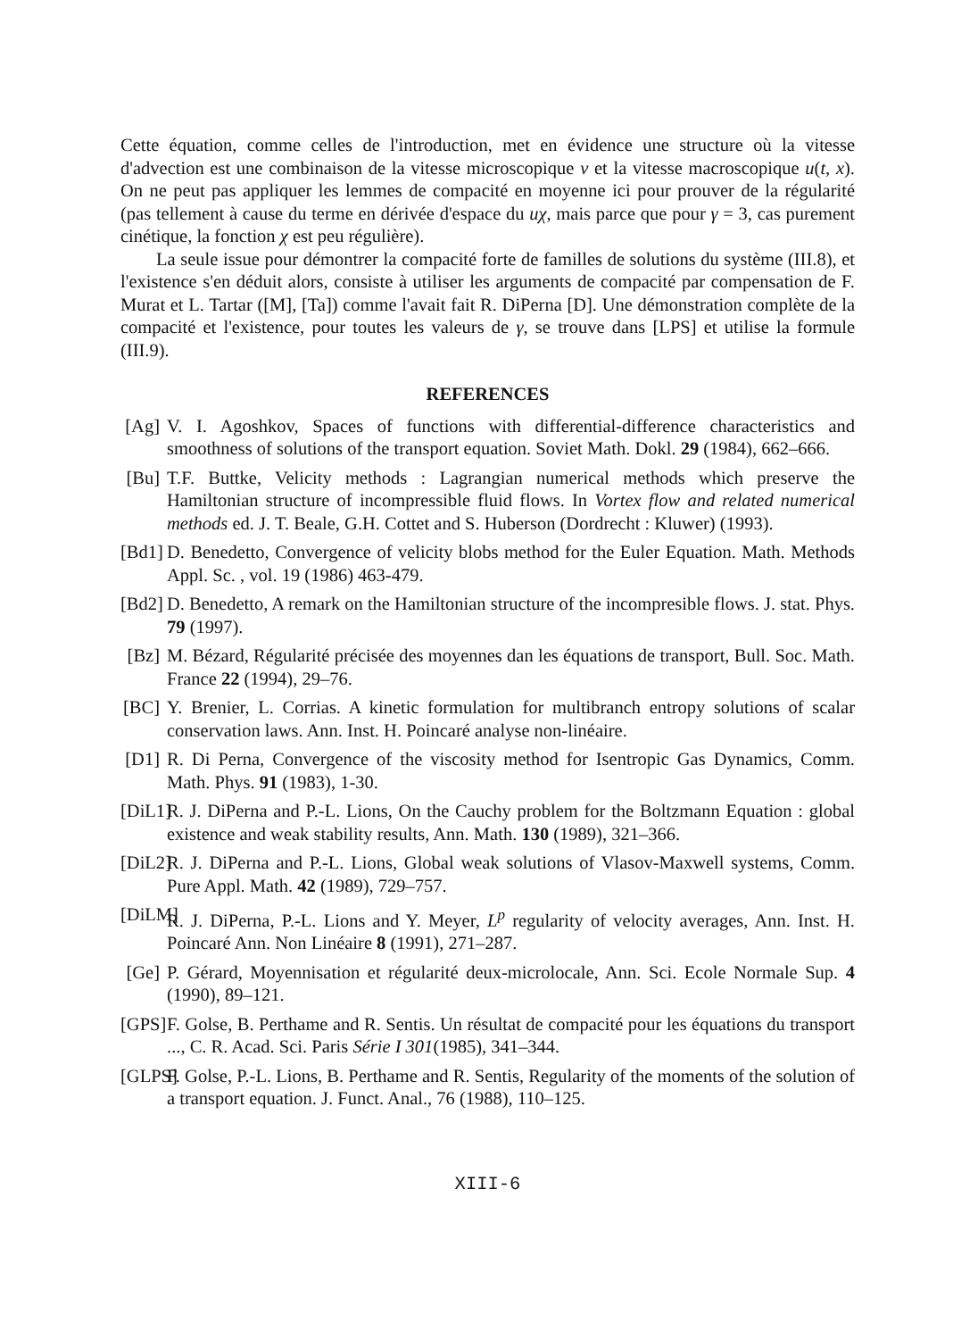Cette équation, comme celles de l'introduction, met en évidence une structure où la vitesse d'advection est une combinaison de la vitesse microscopique v et la vitesse macroscopique u(t, x). On ne peut pas appliquer les lemmes de compacité en moyenne ici pour prouver de la régularité (pas tellement à cause du terme en dérivée d'espace du uχ, mais parce que pour γ = 3, cas purement cinétique, la fonction χ est peu régulière).
La seule issue pour démontrer la compacité forte de familles de solutions du système (III.8), et l'existence s'en déduit alors, consiste à utiliser les arguments de compacité par compensation de F. Murat et L. Tartar ([M], [Ta]) comme l'avait fait R. DiPerna [D]. Une démonstration complète de la compacité et l'existence, pour toutes les valeurs de γ, se trouve dans [LPS] et utilise la formule (III.9).
REFERENCES
[Ag] V. I. Agoshkov, Spaces of functions with differential-difference characteristics and smoothness of solutions of the transport equation. Soviet Math. Dokl. 29 (1984), 662–666.
[Bu] T.F. Buttke, Velicity methods : Lagrangian numerical methods which preserve the Hamiltonian structure of incompressible fluid flows. In Vortex flow and related numerical methods ed. J. T. Beale, G.H. Cottet and S. Huberson (Dordrecht : Kluwer) (1993).
[Bd1] D. Benedetto, Convergence of velicity blobs method for the Euler Equation. Math. Methods Appl. Sc. , vol. 19 (1986) 463-479.
[Bd2] D. Benedetto, A remark on the Hamiltonian structure of the incompresible flows. J. stat. Phys. 79 (1997).
[Bz] M. Bézard, Régularité précisée des moyennes dan les équations de transport, Bull. Soc. Math. France 22 (1994), 29–76.
[BC] Y. Brenier, L. Corrias. A kinetic formulation for multibranch entropy solutions of scalar conservation laws. Ann. Inst. H. Poincaré analyse non-linéaire.
[D1] R. Di Perna, Convergence of the viscosity method for Isentropic Gas Dynamics, Comm. Math. Phys. 91 (1983), 1-30.
[DiL1] R. J. DiPerna and P.-L. Lions, On the Cauchy problem for the Boltzmann Equation : global existence and weak stability results, Ann. Math. 130 (1989), 321–366.
[DiL2] R. J. DiPerna and P.-L. Lions, Global weak solutions of Vlasov-Maxwell systems, Comm. Pure Appl. Math. 42 (1989), 729–757.
[DiLM] R. J. DiPerna, P.-L. Lions and Y. Meyer, L<sup>p</sup> regularity of velocity averages, Ann. Inst. H. Poincaré Ann. Non Linéaire 8 (1991), 271–287.
[Ge] P. Gérard, Moyennisation et régularité deux-microlocale, Ann. Sci. Ecole Normale Sup. 4 (1990), 89–121.
[GPS] F. Golse, B. Perthame and R. Sentis. Un résultat de compacité pour les équations du transport ..., C. R. Acad. Sci. Paris Série I 301(1985), 341–344.
[GLPS] F. Golse, P.-L. Lions, B. Perthame and R. Sentis, Regularity of the moments of the solution of a transport equation. J. Funct. Anal., 76 (1988), 110–125.
XIII-6